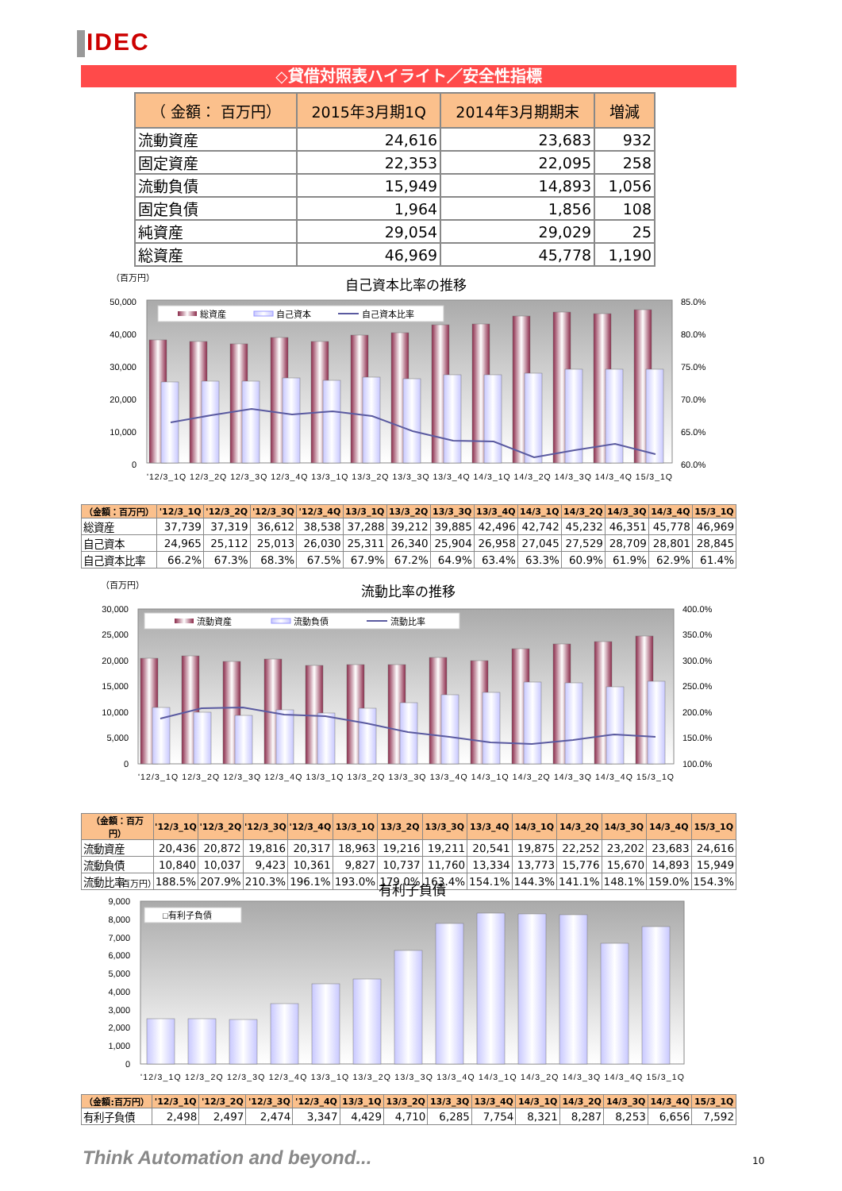IDEC
◇貸借対照表ハイライト／安全性指標
| （ 金額： 百万円） | 2015年3月期1Q | 2014年3月期期末 | 増減 |
| --- | --- | --- | --- |
| 流動資産 | 24,616 | 23,683 | 932 |
| 固定資産 | 22,353 | 22,095 | 258 |
| 流動負債 | 15,949 | 14,893 | 1,056 |
| 固定負債 | 1,964 | 1,856 | 108 |
| 純資産 | 29,054 | 29,029 | 25 |
| 総資産 | 46,969 | 45,778 | 1,190 |
（百万円）
自己資本比率の推移
50,000
40,000
30,000
20,000
10,000
0
85.0%
80.0%
75.0%
70.0%
65.0%
60.0%
総資産
自己資本
自己資本比率
'12/3_1Q 12/3_2Q 12/3_3Q 12/3_4Q 13/3_1Q 13/3_2Q 13/3_3Q 13/3_4Q 14/3_1Q 14/3_2Q 14/3_3Q 14/3_4Q 15/3_1Q
| （金額：百万円） | '12/3_1Q | '12/3_2Q | '12/3_3Q | '12/3_4Q | 13/3_1Q | 13/3_2Q | 13/3_3Q | 13/3_4Q | 14/3_1Q | 14/3_2Q | 14/3_3Q | 14/3_4Q | 15/3_1Q |
| --- | --- | --- | --- | --- | --- | --- | --- | --- | --- | --- | --- | --- | --- |
| 総資産 | 37,739 | 37,319 | 36,612 | 38,538 | 37,288 | 39,212 | 39,885 | 42,496 | 42,742 | 45,232 | 46,351 | 45,778 | 46,969 |
| 自己資本 | 24,965 | 25,112 | 25,013 | 26,030 | 25,311 | 26,340 | 25,904 | 26,958 | 27,045 | 27,529 | 28,709 | 28,801 | 28,845 |
| 自己資本比率 | 66.2% | 67.3% | 68.3% | 67.5% | 67.9% | 67.2% | 64.9% | 63.4% | 63.3% | 60.9% | 61.9% | 62.9% | 61.4% |
（百万円）
流動比率の推移
30,000
25,000
20,000
15,000
10,000
5,000
0
400.0%
350.0%
300.0%
250.0%
200.0%
150.0%
100.0%
流動資産
流動負債
流動比率
'12/3_1Q 12/3_2Q 12/3_3Q 12/3_4Q 13/3_1Q 13/3_2Q 13/3_3Q 13/3_4Q 14/3_1Q 14/3_2Q 14/3_3Q 14/3_4Q 15/3_1Q
| （金額：百万円） | '12/3_1Q | '12/3_2Q | '12/3_3Q | '12/3_4Q | 13/3_1Q | 13/3_2Q | 13/3_3Q | 13/3_4Q | 14/3_1Q | 14/3_2Q | 14/3_3Q | 14/3_4Q | 15/3_1Q |
| --- | --- | --- | --- | --- | --- | --- | --- | --- | --- | --- | --- | --- | --- |
| 流動資産 | 20,436 | 20,872 | 19,816 | 20,317 | 18,963 | 19,216 | 19,211 | 20,541 | 19,875 | 22,252 | 23,202 | 23,683 | 24,616 |
| 流動負債 | 10,840 | 10,037 | 9,423 | 10,361 | 9,827 | 10,737 | 11,760 | 13,334 | 13,773 | 15,776 | 15,670 | 14,893 | 15,949 |
| 流動比率 | 188.5% | 207.9% | 210.3% | 196.1% | 193.0% | 179.0% | 163.4% | 154.1% | 144.3% | 141.1% | 148.1% | 159.0% | 154.3% |
（百万円）
有利子負債
9,000
8,000
7,000
6,000
5,000
4,000
3,000
2,000
1,000
0
□有利子負債
'12/3_1Q 12/3_2Q 12/3_3Q 12/3_4Q 13/3_1Q 13/3_2Q 13/3_3Q 13/3_4Q 14/3_1Q 14/3_2Q 14/3_3Q 14/3_4Q 15/3_1Q
| （金額:百万円） | '12/3_1Q | '12/3_2Q | '12/3_3Q | '12/3_4Q | 13/3_1Q | 13/3_2Q | 13/3_3Q | 13/3_4Q | 14/3_1Q | 14/3_2Q | 14/3_3Q | 14/3_4Q | 15/3_1Q |
| --- | --- | --- | --- | --- | --- | --- | --- | --- | --- | --- | --- | --- | --- |
| 有利子負債 | 2,498 | 2,497 | 2,474 | 3,347 | 4,429 | 4,710 | 6,285 | 7,754 | 8,321 | 8,287 | 8,253 | 6,656 | 7,592 |
Think Automation and beyond... 10